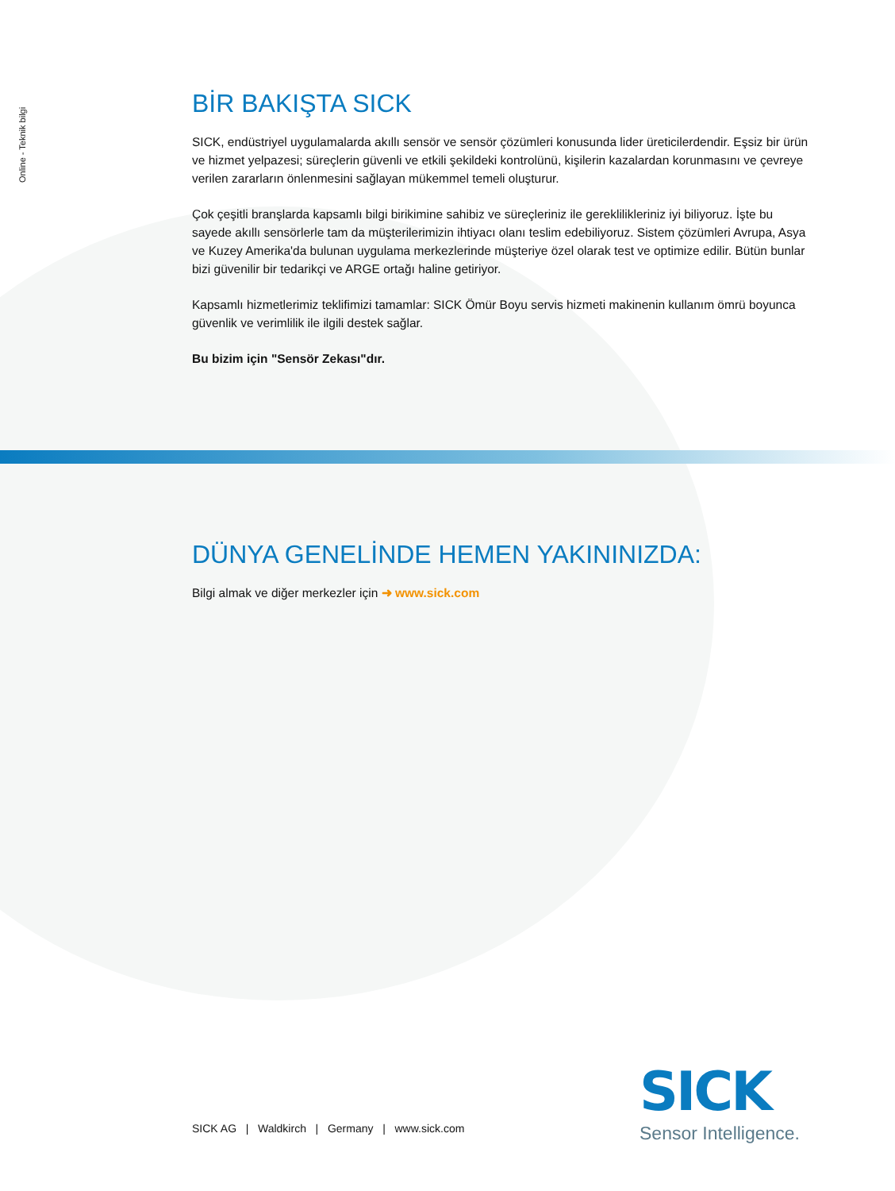Online - Teknik bilgi
BİR BAKIŞTA SICK
SICK, endüstriyel uygulamalarda akıllı sensör ve sensör çözümleri konusunda lider üreticilerdendir. Eşsiz bir ürün ve hizmet yelpazesi; süreçlerin güvenli ve etkili şekildeki kontrolünü, kişilerin kazalardan korunmasını ve çevreye verilen zararların önlenmesini sağlayan mükemmel temeli oluşturur.
Çok çeşitli branşlarda kapsamlı bilgi birikimine sahibiz ve süreçleriniz ile gereklilikleriniz iyi biliyoruz. İşte bu sayede akıllı sensörlerle tam da müşterilerimizin ihtiyacı olanı teslim edebiliyoruz. Sistem çözümleri Avrupa, Asya ve Kuzey Amerika'da bulunan uygulama merkezlerinde müşteriye özel olarak test ve optimize edilir. Bütün bunlar bizi güvenilir bir tedarikçi ve ARGE ortağı haline getiriyor.
Kapsamlı hizmetlerimiz teklifimizi tamamlar: SICK Ömür Boyu servis hizmeti makinenin kullanım ömrü boyunca güvenlik ve verimlilik ile ilgili destek sağlar.
Bu bizim için "Sensör Zekası"dır.
DÜNYA GENELİNDE HEMEN YAKININIZDA:
Bilgi almak ve diğer merkezler için ➜ www.sick.com
SICK AG | Waldkirch | Germany | www.sick.com
SICK
Sensor Intelligence.